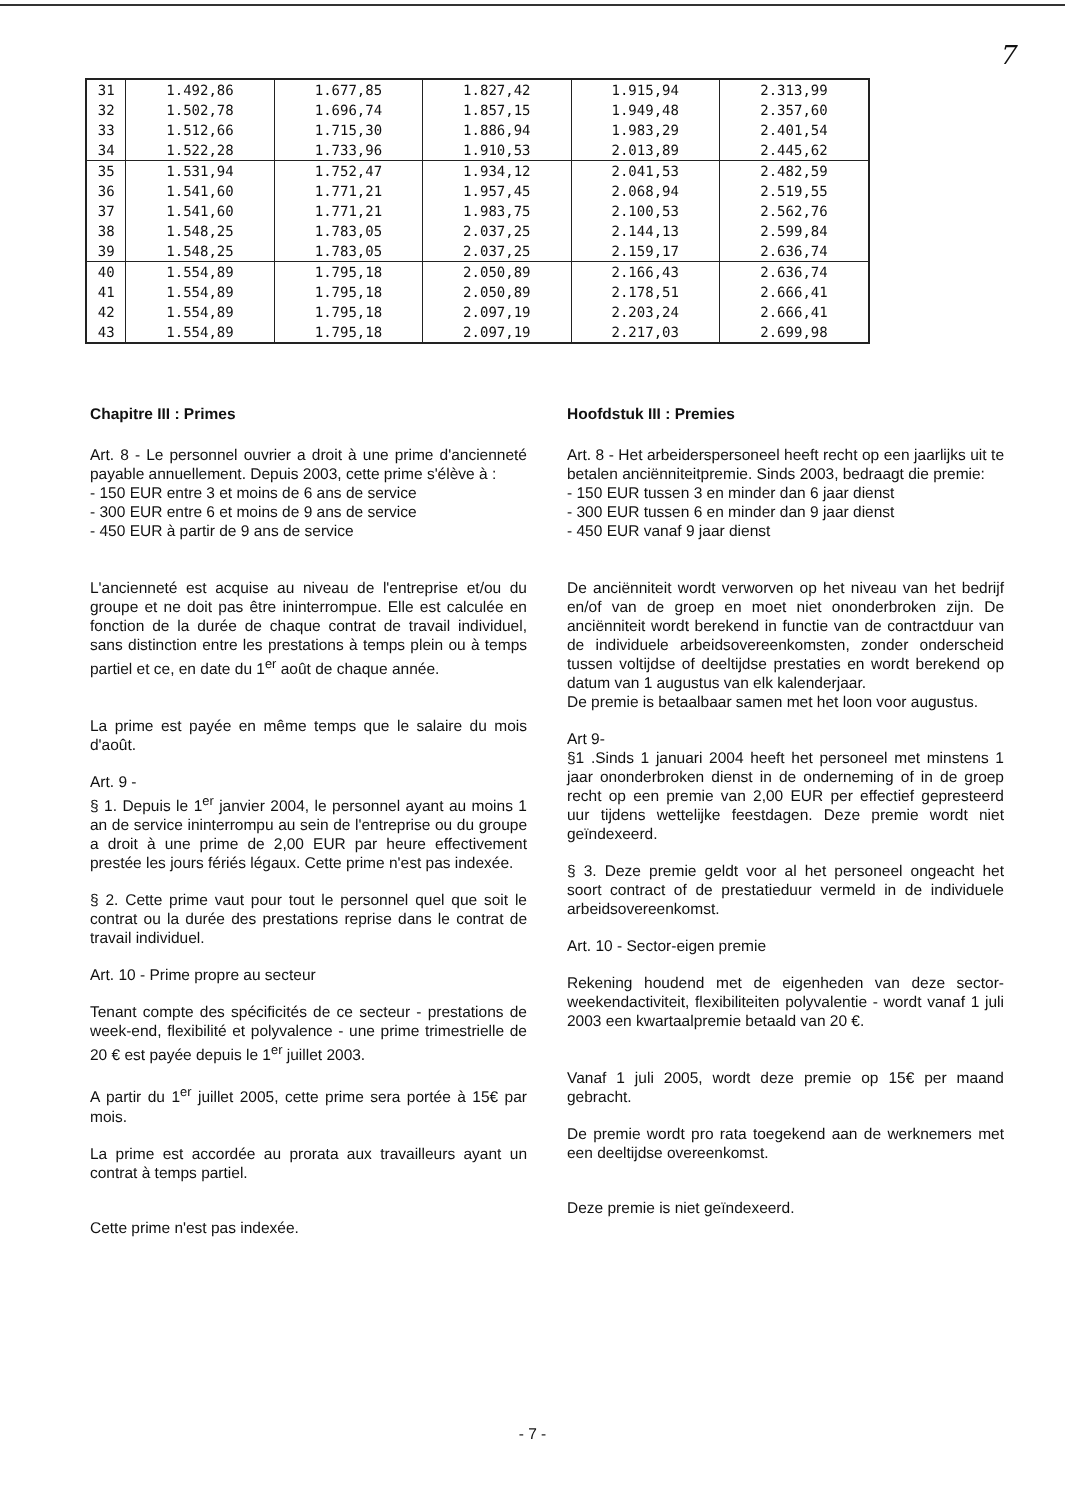7
| 31 | 1.492,86 | 1.677,85 | 1.827,42 | 1.915,94 | 2.313,99 |
| 32 | 1.502,78 | 1.696,74 | 1.857,15 | 1.949,48 | 2.357,60 |
| 33 | 1.512,66 | 1.715,30 | 1.886,94 | 1.983,29 | 2.401,54 |
| 34 | 1.522,28 | 1.733,96 | 1.910,53 | 2.013,89 | 2.445,62 |
| 35 | 1.531,94 | 1.752,47 | 1.934,12 | 2.041,53 | 2.482,59 |
| 36 | 1.541,60 | 1.771,21 | 1.957,45 | 2.068,94 | 2.519,55 |
| 37 | 1.541,60 | 1.771,21 | 1.983,75 | 2.100,53 | 2.562,76 |
| 38 | 1.548,25 | 1.783,05 | 2.037,25 | 2.144,13 | 2.599,84 |
| 39 | 1.548,25 | 1.783,05 | 2.037,25 | 2.159,17 | 2.636,74 |
| 40 | 1.554,89 | 1.795,18 | 2.050,89 | 2.166,43 | 2.636,74 |
| 41 | 1.554,89 | 1.795,18 | 2.050,89 | 2.178,51 | 2.666,41 |
| 42 | 1.554,89 | 1.795,18 | 2.097,19 | 2.203,24 | 2.666,41 |
| 43 | 1.554,89 | 1.795,18 | 2.097,19 | 2.217,03 | 2.699,98 |
Chapitre III : Primes
Art. 8 - Le personnel ouvrier a droit à une prime d'ancienneté payable annuellement. Depuis 2003, cette prime s'élève à :
- 150 EUR entre 3 et moins de 6 ans de service
- 300 EUR entre 6 et moins de 9 ans de service
- 450 EUR à partir de 9 ans de service
L'ancienneté est acquise au niveau de l'entreprise et/ou du groupe et ne doit pas être ininterrompue. Elle est calculée en fonction de la durée de chaque contrat de travail individuel, sans distinction entre les prestations à temps plein ou à temps partiel et ce, en date du 1<sup>er</sup> août de chaque année.
La prime est payée en même temps que le salaire du mois d'août.
Art. 9 -
§ 1. Depuis le 1<sup>er</sup> janvier 2004, le personnel ayant au moins 1 an de service ininterrompu au sein de l'entreprise ou du groupe a droit à une prime de 2,00 EUR par heure effectivement prestée les jours fériés légaux. Cette prime n'est pas indexée.
§ 2. Cette prime vaut pour tout le personnel quel que soit le contrat ou la durée des prestations reprise dans le contrat de travail individuel.
Art. 10 - Prime propre au secteur
Tenant compte des spécificités de ce secteur - prestations de week-end, flexibilité et polyvalence - une prime trimestrielle de 20 € est payée depuis le 1<sup>er</sup> juillet 2003.
A partir du 1<sup>er</sup> juillet 2005, cette prime sera portée à 15€ par mois.
La prime est accordée au prorata aux travailleurs ayant un contrat à temps partiel.
Cette prime n'est pas indexée.
Hoofdstuk III : Premies
Art. 8 - Het arbeiderspersoneel heeft recht op een jaarlijks uit te betalen anciënniteitpremie. Sinds 2003, bedraagt die premie:
- 150 EUR tussen 3 en minder dan 6 jaar dienst
- 300 EUR tussen 6 en minder dan 9 jaar dienst
- 450 EUR vanaf 9 jaar dienst
De anciënniteit wordt verworven op het niveau van het bedrijf en/of van de groep en moet niet ononderbroken zijn. De anciënniteit wordt berekend in functie van de contractduur van de individuele arbeidsovereenkomsten, zonder onderscheid tussen voltijdse of deeltijdse prestaties en wordt berekend op datum van 1 augustus van elk kalenderjaar.
De premie is betaalbaar samen met het loon voor augustus.
Art 9-
§1 .Sinds 1 januari 2004 heeft het personeel met minstens 1 jaar ononderbroken dienst in de onderneming of in de groep recht op een premie van 2,00 EUR per effectief gepresteerd uur tijdens wettelijke feestdagen. Deze premie wordt niet geïndexeerd.
§ 3. Deze premie geldt voor al het personeel ongeacht het soort contract of de prestatieduur vermeld in de individuele arbeidsovereenkomst.
Art. 10 - Sector-eigen premie
Rekening houdend met de eigenheden van deze sector-weekendactiviteit, flexibiliteiten polyvalentie - wordt vanaf 1 juli 2003 een kwartaalpremie betaald van 20 €.
Vanaf 1 juli 2005, wordt deze premie op 15€ per maand gebracht.
De premie wordt pro rata toegekend aan de werknemers met een deeltijdse overeenkomst.
Deze premie is niet geïndexeerd.
- 7 -